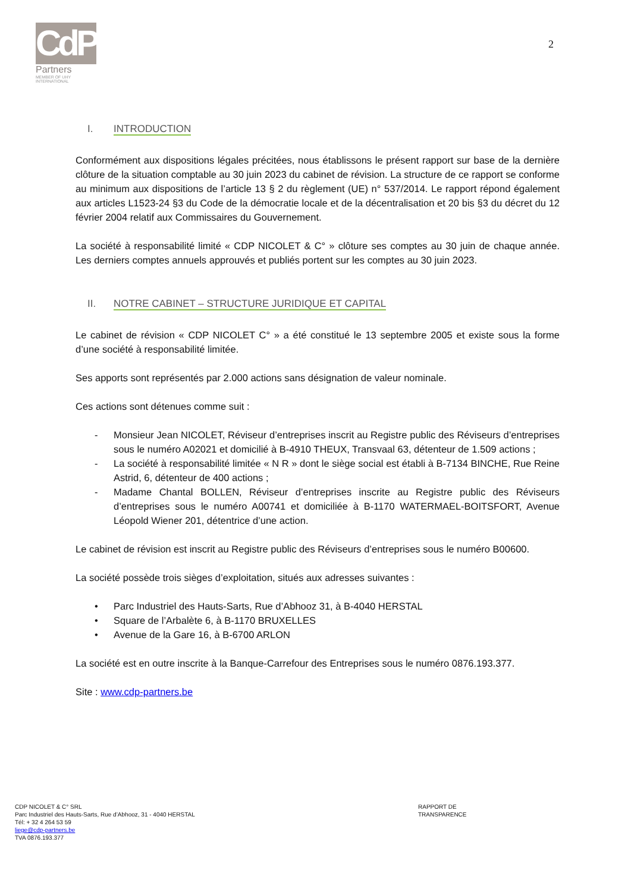CdP
Partners
MEMBER OF UHY
INTERNATIONAL
2
I. INTRODUCTION
Conformément aux dispositions légales précitées, nous établissons le présent rapport sur base de la dernière clôture de la situation comptable au 30 juin 2023 du cabinet de révision. La structure de ce rapport se conforme au minimum aux dispositions de l’article 13 § 2 du règlement (UE) n° 537/2014. Le rapport répond également aux articles L1523-24 §3 du Code de la démocratie locale et de la décentralisation et 20 bis §3 du décret du 12 février 2004 relatif aux Commissaires du Gouvernement.
La société à responsabilité limité « CDP NICOLET & C° » clôture ses comptes au 30 juin de chaque année. Les derniers comptes annuels approuvés et publiés portent sur les comptes au 30 juin 2023.
II. NOTRE CABINET – STRUCTURE JURIDIQUE ET CAPITAL
Le cabinet de révision « CDP NICOLET C° » a été constitué le 13 septembre 2005 et existe sous la forme d’une société à responsabilité limitée.
Ses apports sont représentés par 2.000 actions sans désignation de valeur nominale.
Ces actions sont détenues comme suit :
- Monsieur Jean NICOLET, Réviseur d’entreprises inscrit au Registre public des Réviseurs d’entreprises sous le numéro A02021 et domicilié à B-4910 THEUX, Transvaal 63, détenteur de 1.509 actions ;
- La société à responsabilité limitée « N R » dont le siège social est établi à B-7134 BINCHE, Rue Reine Astrid, 6, détenteur de 400 actions ;
- Madame Chantal BOLLEN, Réviseur d’entreprises inscrite au Registre public des Réviseurs d’entreprises sous le numéro A00741 et domiciliée à B-1170 WATERMAEL-BOITSFORT, Avenue Léopold Wiener 201, détentrice d’une action.
Le cabinet de révision est inscrit au Registre public des Réviseurs d’entreprises sous le numéro B00600.
La société possède trois sièges d’exploitation, situés aux adresses suivantes :
• Parc Industriel des Hauts-Sarts, Rue d’Abhooz 31, à B-4040 HERSTAL
• Square de l’Arbalète 6, à B-1170 BRUXELLES
• Avenue de la Gare 16, à B-6700 ARLON
La société est en outre inscrite à la Banque-Carrefour des Entreprises sous le numéro 0876.193.377.
Site : www.cdp-partners.be
CDP NICOLET & C° SRL
Parc Industriel des Hauts-Sarts, Rue d’Abhooz, 31 - 4040 HERSTAL
Tél: + 32 4 264 53 59
liege@cdp-partners.be
TVA 0876.193.377
RAPPORT DE TRANSPARENCE